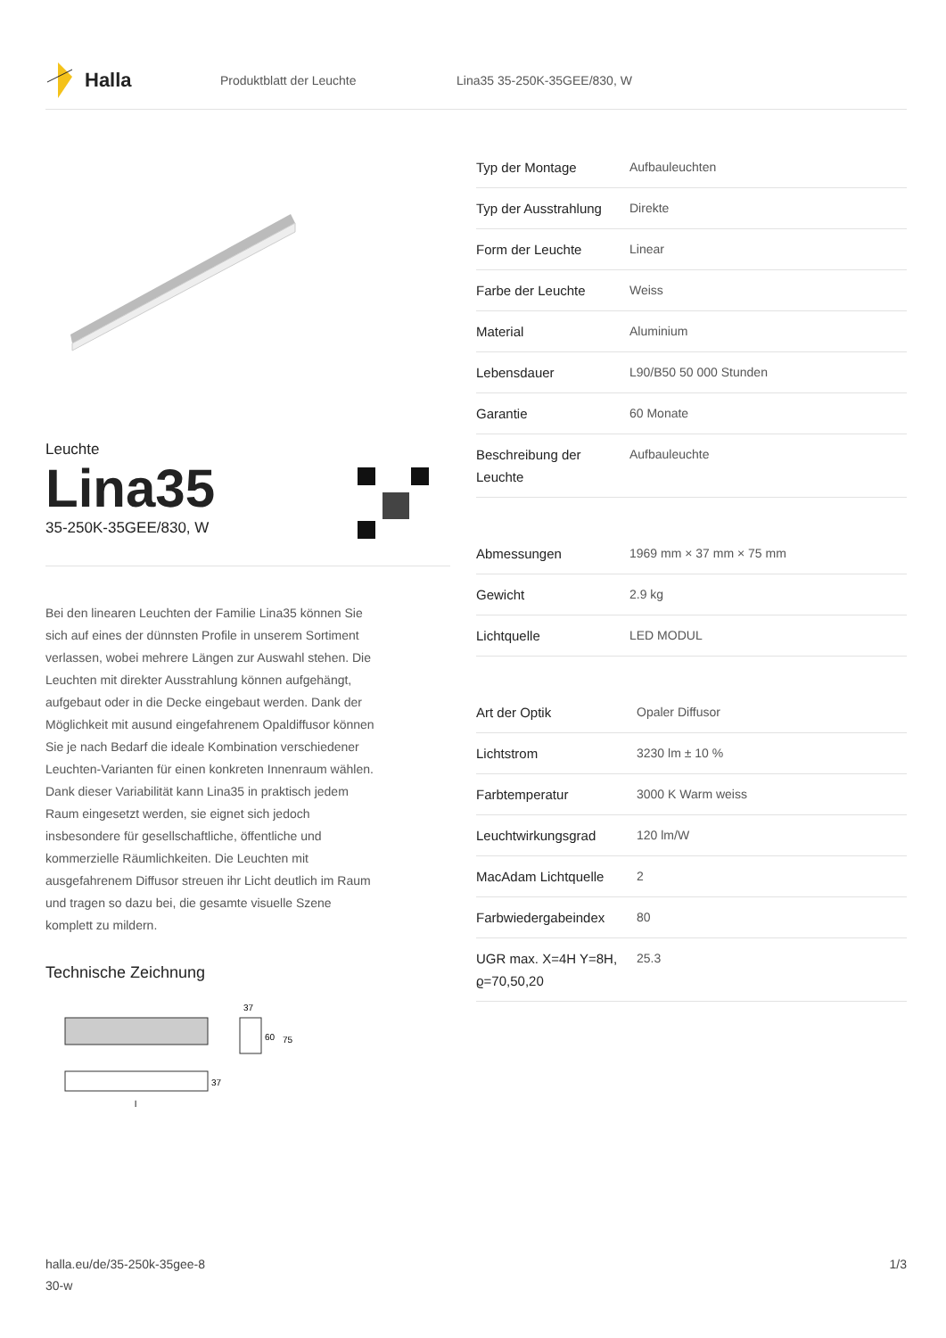Halla
Produktblatt der Leuchte Lina35 35-250K-35GEE/830, W
Leuchte
Lina35
35-250K-35GEE/830, W
Bei den linearen Leuchten der Familie Lina35 können Sie sich auf eines der dünnsten Profile in unserem Sortiment verlassen, wobei mehrere Längen zur Auswahl stehen. Die Leuchten mit direkter Ausstrahlung können aufgehängt, aufgebaut oder in die Decke eingebaut werden. Dank der Möglichkeit mit ausund eingefahrenem Opaldiffusor können Sie je nach Bedarf die ideale Kombination verschiedener Leuchten-Varianten für einen konkreten Innenraum wählen. Dank dieser Variabilität kann Lina35 in praktisch jedem Raum eingesetzt werden, sie eignet sich jedoch insbesondere für gesellschaftliche, öffentliche und kommerzielle Räumlichkeiten. Die Leuchten mit ausgefahrenem Diffusor streuen ihr Licht deutlich im Raum und tragen so dazu bei, die gesamte visuelle Szene komplett zu mildern.
Technische Zeichnung
37
60
75
37
l
| Typ der Montage | Aufbauleuchten |
| Typ der Ausstrahlung | Direkte |
| Form der Leuchte | Linear |
| Farbe der Leuchte | Weiss |
| Material | Aluminium |
| Lebensdauer | L90/B50 50 000 Stunden |
| Garantie | 60 Monate |
| Beschreibung der Leuchte | Aufbauleuchte |
| Abmessungen | 1969 mm × 37 mm × 75 mm |
| Gewicht | 2.9 kg |
| Lichtquelle | LED MODUL |
| Art der Optik | Opaler Diffusor |
| Lichtstrom | 3230 lm ± 10 % |
| Farbtemperatur | 3000 K Warm weiss |
| Leuchtwirkungsgrad | 120 lm/W |
| MacAdam Lichtquelle | 2 |
| Farbwiedergabeindex | 80 |
| UGR max. X=4H Y=8H, ϱ=70,50,20 | 25.3 |
halla.eu/de/35-250k-35gee-8
30-w
1/3